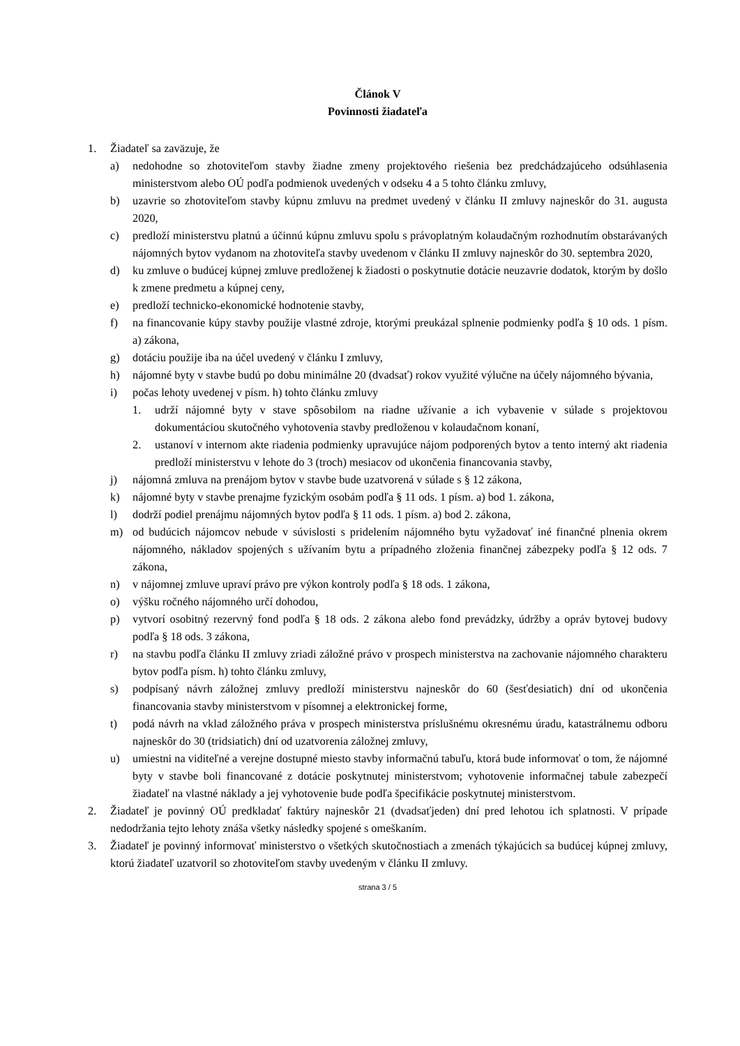Článok V
Povinnosti žiadateľa
1. Žiadateľ sa zaväzuje, že
a) nedohodne so zhotoviteľom stavby žiadne zmeny projektového riešenia bez predchádzajúceho odsúhlasenia ministerstvom alebo OÚ podľa podmienok uvedených v odseku 4 a 5 tohto článku zmluvy,
b) uzavrie so zhotoviteľom stavby kúpnu zmluvu na predmet uvedený v článku II zmluvy najneskôr do 31. augusta 2020,
c) predloží ministerstvu platnú a účinnú kúpnu zmluvu spolu s právoplatným kolaudačným rozhodnutím obstarávaných nájomných bytov vydanom na zhotoviteľa stavby uvedenom v článku II zmluvy najneskôr do 30. septembra 2020,
d) ku zmluve o budúcej kúpnej zmluve predloženej k žiadosti o poskytnutie dotácie neuzavrie dodatok, ktorým by došlo k zmene predmetu a kúpnej ceny,
e) predloží technicko-ekonomické hodnotenie stavby,
f) na financovanie kúpy stavby použije vlastné zdroje, ktorými preukázal splnenie podmienky podľa § 10 ods. 1 písm. a) zákona,
g) dotáciu použije iba na účel uvedený v článku I zmluvy,
h) nájomné byty v stavbe budú po dobu minimálne 20 (dvadsať) rokov využité výlučne na účely nájomného bývania,
i) počas lehoty uvedenej v písm. h) tohto článku zmluvy
1. udrží nájomné byty v stave spôsobilom na riadne užívanie a ich vybavenie v súlade s projektovou dokumentáciou skutočného vyhotovenia stavby predloženou v kolaudačnom konaní,
2. ustanoví v internom akte riadenia podmienky upravujúce nájom podporených bytov a tento interný akt riadenia predloží ministerstvu v lehote do 3 (troch) mesiacov od ukončenia financovania stavby,
j) nájomná zmluva na prenájom bytov v stavbe bude uzatvorená v súlade s § 12 zákona,
k) nájomné byty v stavbe prenajme fyzickým osobám podľa § 11 ods. 1 písm. a) bod 1. zákona,
l) dodrží podiel prenájmu nájomných bytov podľa § 11 ods. 1 písm. a) bod 2. zákona,
m) od budúcich nájomcov nebude v súvislosti s pridelením nájomného bytu vyžadovať iné finančné plnenia okrem nájomného, nákladov spojených s užívaním bytu a prípadného zloženia finančnej zábezpeky podľa § 12 ods. 7 zákona,
n) v nájomnej zmluve upraví právo pre výkon kontroly podľa § 18 ods. 1 zákona,
o) výšku ročného nájomného určí dohodou,
p) vytvorí osobitný rezervný fond podľa § 18 ods. 2 zákona alebo fond prevádzky, údržby a opráv bytovej budovy podľa § 18 ods. 3 zákona,
r) na stavbu podľa článku II zmluvy zriadi záložné právo v prospech ministerstva na zachovanie nájomného charakteru bytov podľa písm. h) tohto článku zmluvy,
s) podpísaný návrh záložnej zmluvy predloží ministerstvu najneskôr do 60 (šesťdesiatich) dní od ukončenia financovania stavby ministerstvom v písomnej a elektronickej forme,
t) podá návrh na vklad záložného práva v prospech ministerstva príslušnému okresnému úradu, katastrálnemu odboru najneskôr do 30 (tridsiatich) dní od uzatvorenia záložnej zmluvy,
u) umiestni na viditeľné a verejne dostupné miesto stavby informačnú tabuľu, ktorá bude informovať o tom, že nájomné byty v stavbe boli financované z dotácie poskytnutej ministerstvom; vyhotovenie informačnej tabule zabezpečí žiadateľ na vlastné náklady a jej vyhotovenie bude podľa špecifikácie poskytnutej ministerstvom.
2. Žiadateľ je povinný OÚ predkladať faktúry najneskôr 21 (dvadsaťjeden) dní pred lehotou ich splatnosti. V prípade nedodržania tejto lehoty znáša všetky následky spojené s omeškaním.
3. Žiadateľ je povinný informovať ministerstvo o všetkých skutočnostiach a zmenách týkajúcich sa budúcej kúpnej zmluvy, ktorú žiadateľ uzatvoril so zhotoviteľom stavby uvedeným v článku II zmluvy.
strana 3 / 5